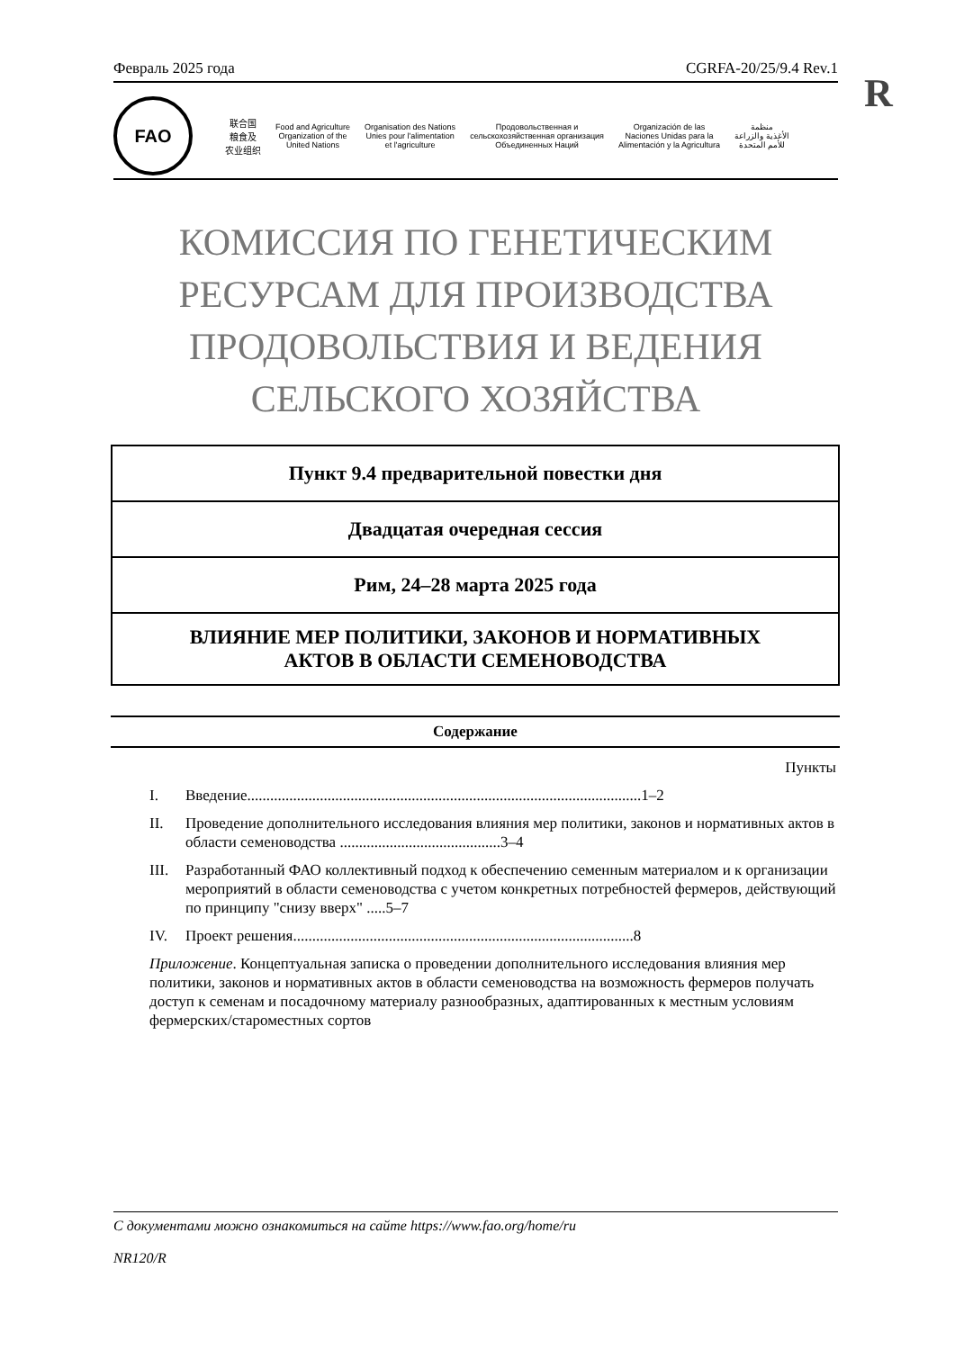Февраль 2025 года CGRFA-20/25/9.4 Rev.1
R
FAO
联合国
粮食及
农业组织
Food and Agriculture
Organization of the
United Nations
Organisation des Nations
Unies pour l'alimentation
et l'agriculture
Продовольственная и
сельскохозяйственная организация
Объединенных Наций
Organización de las
Naciones Unidas para la
Alimentación y la Agricultura
منظمة
الأغذية والزراعة
للأمم المتحدة
КОМИССИЯ ПО ГЕНЕТИЧЕСКИМ
РЕСУРСАМ ДЛЯ ПРОИЗВОДСТВА
ПРОДОВОЛЬСТВИЯ И ВЕДЕНИЯ
СЕЛЬСКОГО ХОЗЯЙСТВА
| Пункт 9.4 предварительной повестки дня |
| Двадцатая очередная сессия |
| Рим, 24–28 марта 2025 года |
| ВЛИЯНИЕ МЕР ПОЛИТИКИ, ЗАКОНОВ И НОРМАТИВНЫХ АКТОВ В ОБЛАСТИ СЕМЕНОВОДСТВА |
Содержание
Пункты
I. Введение.......................................................................................................1–2
II. Проведение дополнительного исследования влияния мер политики, законов и нормативных актов в области семеноводства ..........................................3–4
III. Разработанный ФАО коллективный подход к обеспечению семенным материалом и к организации мероприятий в области семеноводства с учетом конкретных потребностей фермеров, действующий по принципу "снизу вверх" .....5–7
IV. Проект решения.........................................................................................8
Приложение. Концептуальная записка о проведении дополнительного исследования влияния мер политики, законов и нормативных актов в области семеноводства на возможность фермеров получать доступ к семенам и посадочному материалу разнообразных, адаптированных к местным условиям фермерских/староместных сортов
С документами можно ознакомиться на сайте https://www.fao.org/home/ru
NR120/R